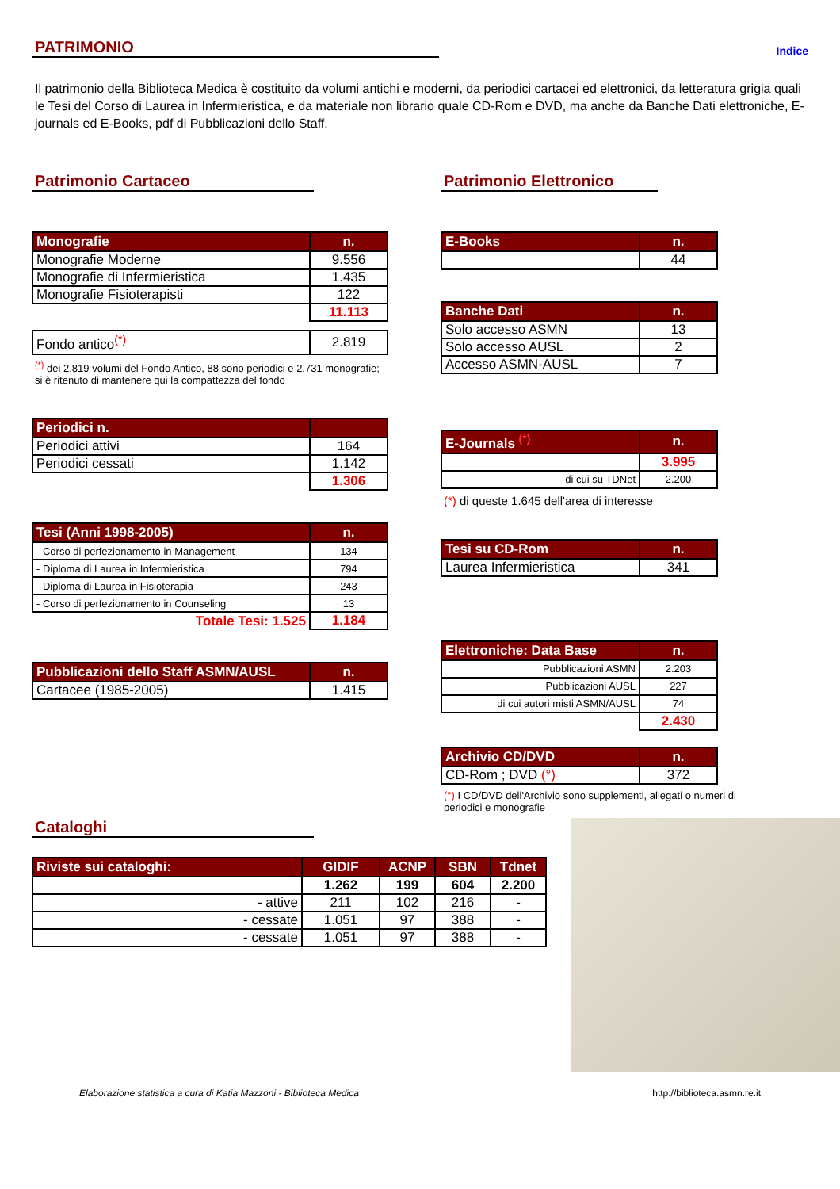PATRIMONIO
Indice
Il patrimonio della Biblioteca Medica è costituito da volumi antichi e moderni, da periodici cartacei ed elettronici, da letteratura grigia quali le Tesi del Corso di Laurea in Infermieristica, e da materiale non librario quale CD-Rom e DVD, ma anche da Banche Dati elettroniche, E-journals ed E-Books, pdf di Pubblicazioni dello Staff.
Patrimonio Cartaceo
| Monografie | n. |
| --- | --- |
| Monografie Moderne | 9.556 |
| Monografie di Infermieristica | 1.435 |
| Monografie Fisioterapisti | 122 |
| | 11.113 |
| Fondo antico<sup>(*)</sup> | 2.819 |
<sup>(*)</sup> dei 2.819 volumi del Fondo Antico, 88 sono periodici e 2.731 monografie; si è ritenuto di mantenere qui la compattezza del fondo
| Periodici n. | |
| --- | --- |
| Periodici attivi | 164 |
| Periodici cessati | 1.142 |
| | 1.306 |
| Tesi (Anni 1998-2005) | n. |
| --- | --- |
| - Corso di perfezionamento in Management | 134 |
| - Diploma di Laurea in Infermieristica | 794 |
| - Diploma di Laurea in Fisioterapia | 243 |
| - Corso di perfezionamento in Counseling | 13 |
| Totale Tesi: 1.525 | 1.184 |
| Pubblicazioni dello Staff ASMN/AUSL | n. |
| --- | --- |
| Cartacee (1985-2005) | 1.415 |
Patrimonio Elettronico
| E-Books | n. |
| --- | --- |
| | 44 |
| Banche Dati | n. |
| --- | --- |
| Solo accesso ASMN | 13 |
| Solo accesso AUSL | 2 |
| Accesso ASMN-AUSL | 7 |
| E-Journals <sup>(*)</sup> | n. |
| --- | --- |
| | 3.995 |
| - di cui su TDNet | 2.200 |
(*) di queste 1.645 dell'area di interesse
| Tesi su CD-Rom | n. |
| --- | --- |
| Laurea Infermieristica | 341 |
| Elettroniche: Data Base | n. |
| --- | --- |
| Pubblicazioni ASMN | 2.203 |
| Pubblicazioni AUSL | 227 |
| di cui autori misti ASMN/AUSL | 74 |
| | 2.430 |
| Archivio CD/DVD | n. |
| --- | --- |
| CD-Rom ; DVD (°) | 372 |
(°) I CD/DVD dell'Archivio sono supplementi, allegati o numeri di periodici e monografie
Cataloghi
| Riviste sui cataloghi: | GIDIF | ACNP | SBN | Tdnet |
| --- | --- | --- | --- | --- |
| | 1.262 | 199 | 604 | 2.200 |
| - attive | 211 | 102 | 216 | - |
| - cessate | 1.051 | 97 | 388 | - |
| - cessate | 1.051 | 97 | 388 | - |
Elaborazione statistica a cura di Katia Mazzoni - Biblioteca Medica http://biblioteca.asmn.re.it